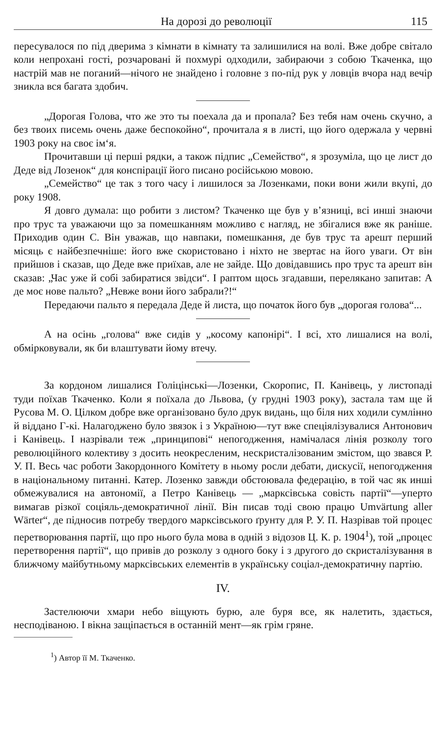На дорозі до революції 115
пересувалося по під дверима з кімнати в кімнату та залишилися на волі. Вже добре світало коли непрохані гості, розчаровані й похмурі одходили, забираючи з собою Ткаченка, що настрій мав не поганий—нічого не знайдено і головне з по-під рук у ловців вчора над вечір зникла вся багата здобич.
„Дорогая Голова, что же это ты поехала да и пропала? Без тебя нам очень скучно, а без твоих писемь очень даже беспокойно“, прочитала я в листі, що його одержала у червні 1903 року на своє ім‘я.
Прочитавши ці перші рядки, а також підпис „Семейство“, я зрозуміла, що це лист до Деде від Лозенок“ для конспірації його писано російською мовою.
„Семейство“ це так з того часу і лишилося за Лозенками, поки вони жили вкупі, до року 1908.
Я довго думала: що робити з листом? Ткаченко ще був у в’язниці, всі инші знаючи про трус та уважаючи що за помешканням можливо є нагляд, не збігалися вже як раніше. Приходив один С. Він уважав, що навпаки, помешкання, де був трус та арешт перший місяць є найбезпечніше: його вже скористовано і ніхто не звертає на його уваги. От він прийшов і сказав, що Деде вже приїхав, але не зайде. Що довідавшись про трус та арешт він сказав: „Час уже й собі забиратися звідси“. І раптом щось згадавши, перелякано запитав: А де моє нове пальто? „Невже вони його забрали?!“
Передаючи пальто я передала Деде й листа, що початок його був „дорогая голова“...
А на осінь „голова“ вже сидів у „косому капонірі“. І всі, хто лишалися на волі, обмірковували, як би влаштувати йому втечу.
За кордоном лишалися Голіцінські—Лозенки, Скоропис, П. Канівець, у листопаді туди поїхав Ткаченко. Коли я поїхала до Львова, (у грудні 1903 року), застала там ще й Русова М. О. Цілком добре вже організовано було друк видань, що біля них ходили сумлінно й віддано Г-кі. Налагоджено було звязок і з Україною—тут вже спеціялізувалися Антонович і Канівець. І назрівали теж „принципові“ непогодження, намічалася лінія розколу того революційного колективу з досить неокресленим, нескристалізованим змістом, що звався Р. У. П. Весь час роботи Закордонного Комітету в ньому росли дебати, дискусії, непогодження в національному питанні. Катер. Лозенко завжди обстоювала федерацію, в той час як инші обмежувалися на автономії, а Петро Канівець — „марксівська совість партії“—уперто вимагав різкої соціяль-демократичної лінії. Він писав тоді свою працю Umvärtung aller Wärter“, де підносив потребу твердого марксівського ґрунту для Р. У. П. Назрівав той процес перетворювання партії, що про нього була мова в одній з відозов Ц. К. р. 1904<sup>1</sup>), той „процес перетворення партії“, що привів до розколу з одного боку і з другого до скристалізування в ближчому майбутньому марксівських елементів в українську соціал-демократичну партію.
IV.
Застелюючи хмари небо віщують бурю, але буря все, як налетить, здається, несподіваною. І вікна защіпається в останній мент—як грім гряне.
<sup>1</sup>) Автор її М. Ткаченко.